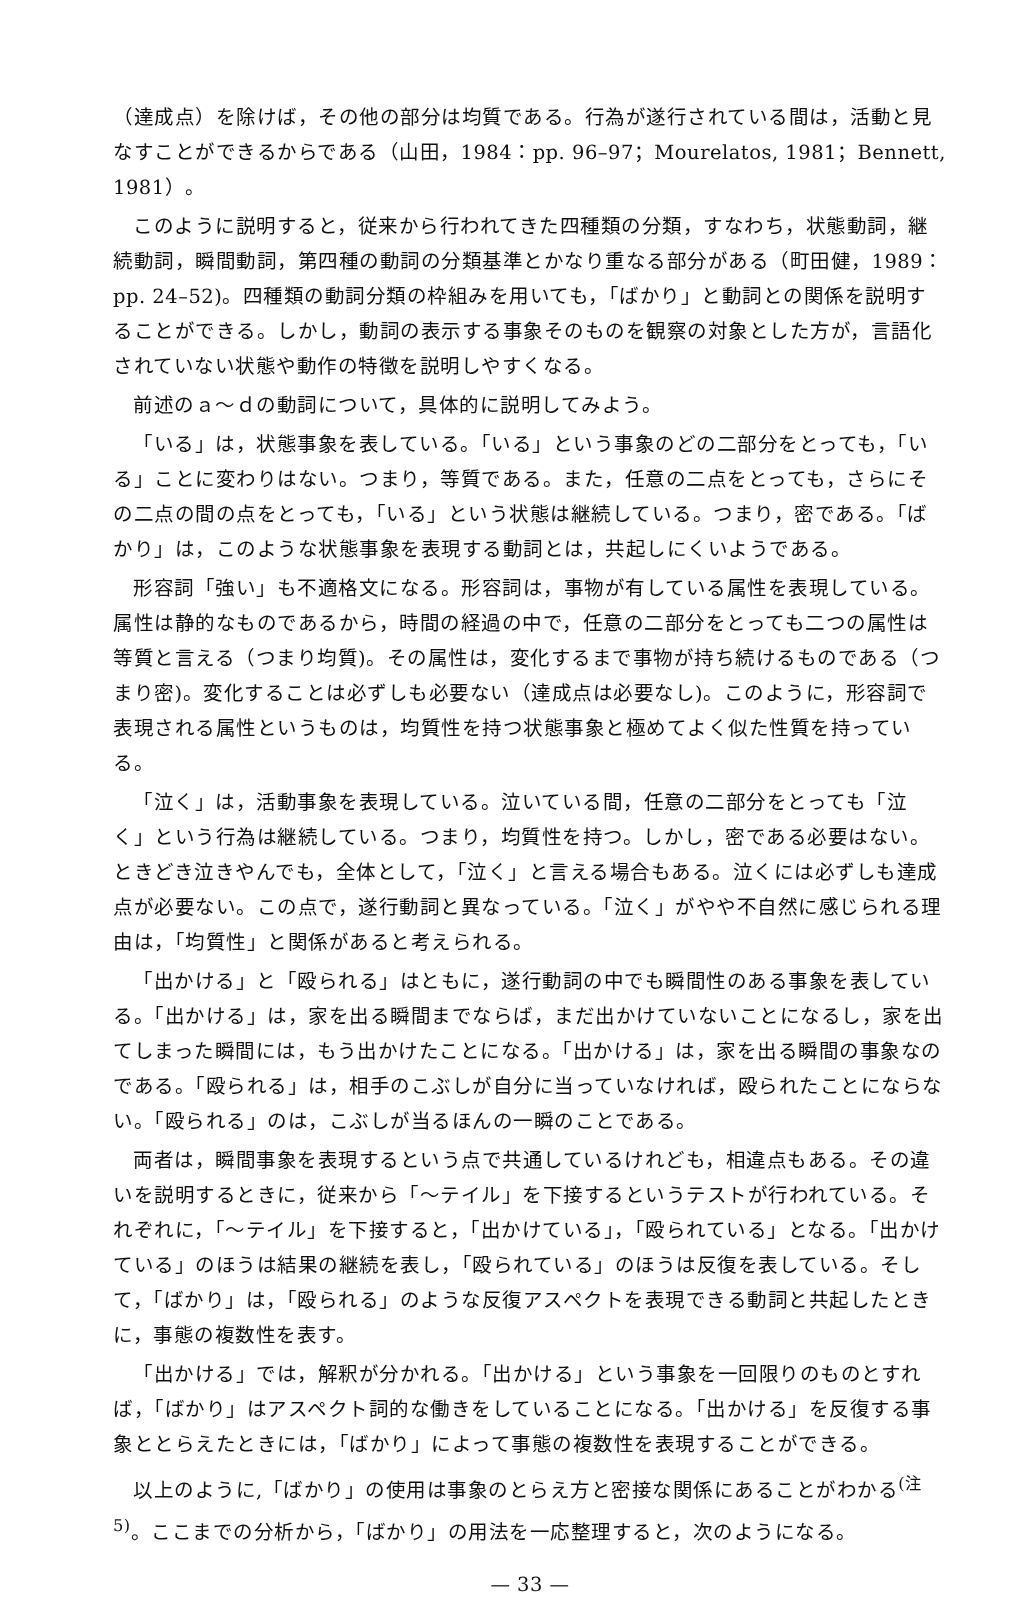（達成点）を除けば，その他の部分は均質である。行為が遂行されている間は，活動と見なすことができるからである（山田，1984：pp. 96–97；Mourelatos, 1981；Bennett, 1981）。
このように説明すると，従来から行われてきた四種類の分類，すなわち，状態動詞，継続動詞，瞬間動詞，第四種の動詞の分類基準とかなり重なる部分がある（町田健，1989：pp. 24–52)。四種類の動詞分類の枠組みを用いても，「ばかり」と動詞との関係を説明することができる。しかし，動詞の表示する事象そのものを観察の対象とした方が，言語化されていない状態や動作の特徴を説明しやすくなる。
前述のａ～ｄの動詞について，具体的に説明してみよう。
「いる」は，状態事象を表している。「いる」という事象のどの二部分をとっても，「いる」ことに変わりはない。つまり，等質である。また，任意の二点をとっても，さらにその二点の間の点をとっても，「いる」という状態は継続している。つまり，密である。「ばかり」は，このような状態事象を表現する動詞とは，共起しにくいようである。
形容詞「強い」も不適格文になる。形容詞は，事物が有している属性を表現している。属性は静的なものであるから，時間の経過の中で，任意の二部分をとっても二つの属性は等質と言える（つまり均質)。その属性は，変化するまで事物が持ち続けるものである（つまり密)。変化することは必ずしも必要ない（達成点は必要なし)。このように，形容詞で表現される属性というものは，均質性を持つ状態事象と極めてよく似た性質を持っている。
「泣く」は，活動事象を表現している。泣いている間，任意の二部分をとっても「泣く」という行為は継続している。つまり，均質性を持つ。しかし，密である必要はない。ときどき泣きやんでも，全体として，「泣く」と言える場合もある。泣くには必ずしも達成点が必要ない。この点で，遂行動詞と異なっている。「泣く」がやや不自然に感じられる理由は，「均質性」と関係があると考えられる。
「出かける」と「殴られる」はともに，遂行動詞の中でも瞬間性のある事象を表している。「出かける」は，家を出る瞬間までならば，まだ出かけていないことになるし，家を出てしまった瞬間には，もう出かけたことになる。「出かける」は，家を出る瞬間の事象なのである。「殴られる」は，相手のこぶしが自分に当っていなければ，殴られたことにならない。「殴られる」のは，こぶしが当るほんの一瞬のことである。
両者は，瞬間事象を表現するという点で共通しているけれども，相違点もある。その違いを説明するときに，従来から「～テイル」を下接するというテストが行われている。それぞれに，「～テイル」を下接すると，「出かけている」，「殴られている」となる。「出かけている」のほうは結果の継続を表し，「殴られている」のほうは反復を表している。そして，「ばかり」は，「殴られる」のような反復アスペクトを表現できる動詞と共起したときに，事態の複数性を表す。
「出かける」では，解釈が分かれる。「出かける」という事象を一回限りのものとすれば，「ばかり」はアスペクト詞的な働きをしていることになる。「出かける」を反復する事象ととらえたときには，「ばかり」によって事態の複数性を表現することができる。
以上のように,「ばかり」の使用は事象のとらえ方と密接な関係にあることがわかる<sup>(注5)</sup>。ここまでの分析から，「ばかり」の用法を一応整理すると，次のようになる。
— 33 —